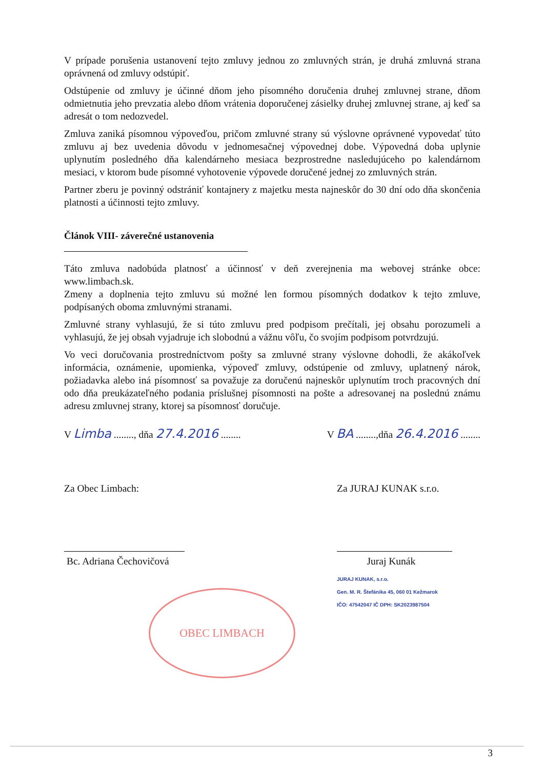V prípade porušenia ustanovení tejto zmluvy jednou zo zmluvných strán, je druhá zmluvná strana oprávnená od zmluvy odstúpiť.
Odstúpenie od zmluvy je účinné dňom jeho písomného doručenia druhej zmluvnej strane, dňom odmietnutia jeho prevzatia alebo dňom vrátenia doporučenej zásielky druhej zmluvnej strane, aj keď sa adresát o tom nedozvedel.
Zmluva zaniká písomnou výpoveďou, pričom zmluvné strany sú výslovne oprávnené vypovedať túto zmluvu aj bez uvedenia dôvodu v jednomesačnej výpovednej dobe. Výpovedná doba uplynie uplynutím posledného dňa kalendárneho mesiaca bezprostredne nasledujúceho po kalendárnom mesiaci, v ktorom bude písomné vyhotovenie výpovede doručené jednej zo zmluvných strán.
Partner zberu je povinný odstrániť kontajnery z majetku mesta najneskôr do 30 dní odo dňa skončenia platnosti a účinnosti tejto zmluvy.
Článok VIII- záverečné ustanovenia
Táto zmluva nadobúda platnosť a účinnosť v deň zverejnenia ma webovej stránke obce: www.limbach.sk.
Zmeny a doplnenia tejto zmluvu sú možné len formou písomných dodatkov k tejto zmluve, podpísaných oboma zmluvnými stranami.
Zmluvné strany vyhlasujú, že si túto zmluvu pred podpisom prečítali, jej obsahu porozumeli a vyhlasujú, že jej obsah vyjadruje ich slobodnú a vážnu vôľu, čo svojím podpisom potvrdzujú.
Vo veci doručovania prostredníctvom pošty sa zmluvné strany výslovne dohodli, že akákoľvek informácia, oznámenie, upomienka, výpoveď zmluvy, odstúpenie od zmluvy, uplatnený nárok, požiadavka alebo iná písomnosť sa považuje za doručenú najneskôr uplynutím troch pracovných dní odo dňa preukázateľného podania príslušnej písomnosti na pošte a adresovanej na poslednú známu adresu zmluvnej strany, ktorej sa písomnosť doručuje.
V Limba ........, dňa 27.4.2016 ........ V BA ........,dňa 26.4.2016 ........
Za Obec Limbach:
Bc. Adriana Čechovičová
OBEC LIMBACH
Za JURAJ KUNAK s.r.o.
Juraj Kunák
JURAJ KUNAK, s.r.o.
Gen. M. R. Štefánika 45, 060 01 Kežmarok
IČO: 47542047 IČ DPH: SK2023987504
3